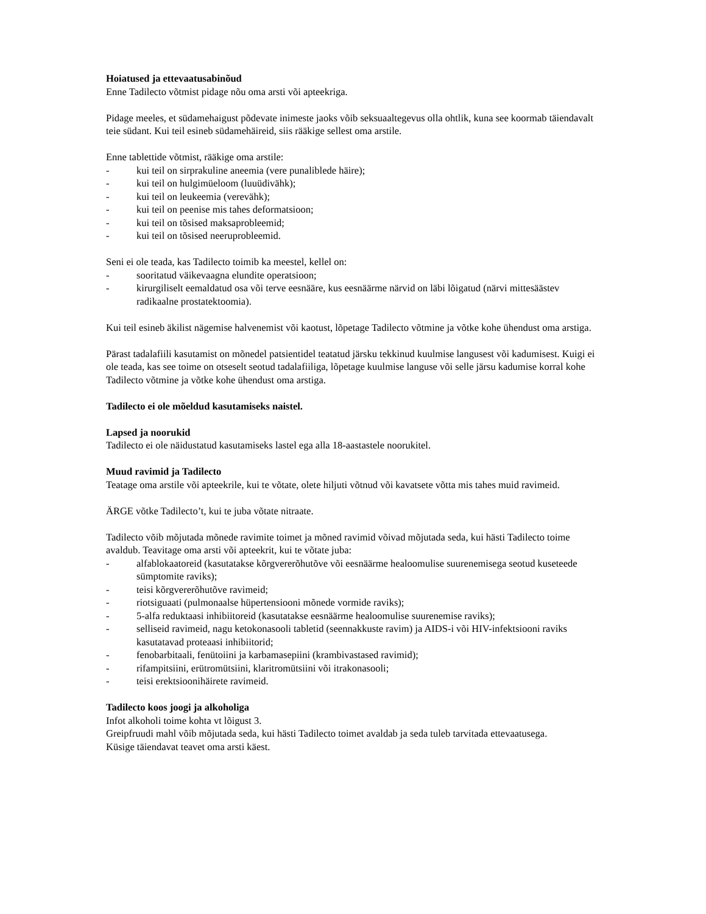Hoiatused ja ettevaatusabinõud
Enne Tadilecto võtmist pidage nõu oma arsti või apteekriga.
Pidage meeles, et südamehaigust põdevate inimeste jaoks võib seksuaaltegevus olla ohtlik, kuna see koormab täiendavalt teie südant. Kui teil esineb südamehäireid, siis rääkige sellest oma arstile.
Enne tablettide võtmist, rääkige oma arstile:
- kui teil on sirprakuline aneemia (vere punaliblede häire);
- kui teil on hulgimüeloom (luuüdivähk);
- kui teil on leukeemia (verevähk);
- kui teil on peenise mis tahes deformatsioon;
- kui teil on tõsised maksaprobleemid;
- kui teil on tõsised neeruprobleemid.
Seni ei ole teada, kas Tadilecto toimib ka meestel, kellel on:
- sooritatud väikevaagna elundite operatsioon;
- kirurgiliselt eemaldatud osa või terve eesnääre, kus eesnäärme närvid on läbi lõigatud (närvi mittesäästev radikaalne prostatektoomia).
Kui teil esineb äkilist nägemise halvenemist või kaotust, lõpetage Tadilecto võtmine ja võtke kohe ühendust oma arstiga.
Pärast tadalafiili kasutamist on mõnedel patsientidel teatatud järsku tekkinud kuulmise langusest või kadumisest. Kuigi ei ole teada, kas see toime on otseselt seotud tadalafiiliga, lõpetage kuulmise languse või selle järsu kadumise korral kohe Tadilecto võtmine ja võtke kohe ühendust oma arstiga.
Tadilecto ei ole mõeldud kasutamiseks naistel.
Lapsed ja noorukid
Tadilecto ei ole näidustatud kasutamiseks lastel ega alla 18-aastastele noorukitel.
Muud ravimid ja Tadilecto
Teatage oma arstile või apteekrile, kui te võtate, olete hiljuti võtnud või kavatsete võtta mis tahes muid ravimeid.
ÄRGE võtke Tadilecto’t, kui te juba võtate nitraate.
Tadilecto võib mõjutada mõnede ravimite toimet ja mõned ravimid võivad mõjutada seda, kui hästi Tadilecto toime avaldub. Teavitage oma arsti või apteekrit, kui te võtate juba:
- alfablokaatoreid (kasutatakse kõrgvererõhutõve või eesnäärme healoomulise suurenemisega seotud kuseteede sümptomite raviks);
- teisi kõrgvererõhutõve ravimeid;
- riotsiguaati (pulmonaalse hüpertensiooni mõnede vormide raviks);
- 5-alfa reduktaasi inhibiitoreid (kasutatakse eesnäärme healoomulise suurenemise raviks);
- selliseid ravimeid, nagu ketokonasooli tabletid (seennakkuste ravim) ja AIDS-i või HIV-infektsiooni raviks kasutatavad proteaasi inhibiitorid;
- fenobarbitaali, fenütoiini ja karbamasepiini (krambivastased ravimid);
- rifampitsiini, erütromütsiini, klaritromütsiini või itrakonasooli;
- teisi erektsioonihäirete ravimeid.
Tadilecto koos joogi ja alkoholiga
Infot alkoholi toime kohta vt lõigust 3.
Greipfruudi mahl võib mõjutada seda, kui hästi Tadilecto toimet avaldab ja seda tuleb tarvitada ettevaatusega.
Küsige täiendavat teavet oma arsti käest.